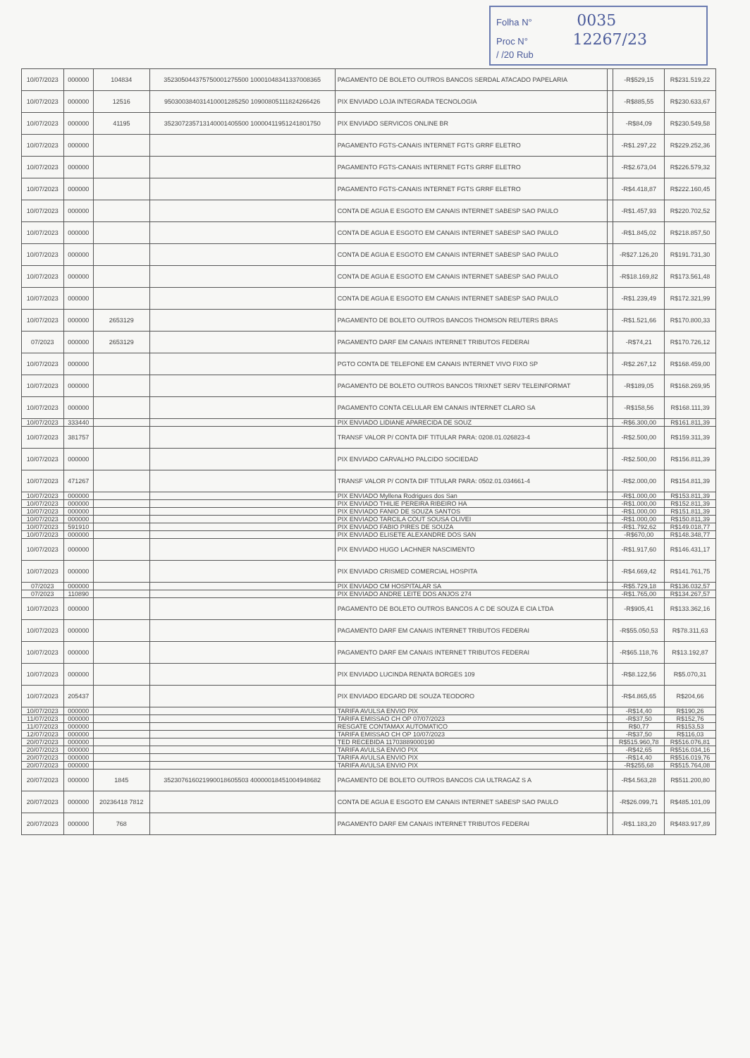Folha N° 0035
Proc N° 12267/23
/ /20 Rub
| 10/07/2023 | 000000 | 104834 | 352305044375750001275500 10001048341337008365 | PAGAMENTO DE BOLETO OUTROS BANCOS SERDAL ATACADO PAPELARIA | | -R$529,15 | R$231.519,22 |
| 10/07/2023 | 000000 | 12516 | 950300384031410001285250 10900805111824266426 | PIX ENVIADO LOJA INTEGRADA TECNOLOGIA | | -R$885,55 | R$230.633,67 |
| 10/07/2023 | 000000 | 41195 | 352307235713140001405500 10000411951241801750 | PIX ENVIADO SERVICOS ONLINE BR | | -R$84,09 | R$230.549,58 |
| 10/07/2023 | 000000 | | | PAGAMENTO FGTS-CANAIS INTERNET FGTS GRRF ELETRO | | -R$1.297,22 | R$229.252,36 |
| 10/07/2023 | 000000 | | | PAGAMENTO FGTS-CANAIS INTERNET FGTS GRRF ELETRO | | -R$2.673,04 | R$226.579,32 |
| 10/07/2023 | 000000 | | | PAGAMENTO FGTS-CANAIS INTERNET FGTS GRRF ELETRO | | -R$4.418,87 | R$222.160,45 |
| 10/07/2023 | 000000 | | | CONTA DE AGUA E ESGOTO EM CANAIS INTERNET SABESP SAO PAULO | | -R$1.457,93 | R$220.702,52 |
| 10/07/2023 | 000000 | | | CONTA DE AGUA E ESGOTO EM CANAIS INTERNET SABESP SAO PAULO | | -R$1.845,02 | R$218.857,50 |
| 10/07/2023 | 000000 | | | CONTA DE AGUA E ESGOTO EM CANAIS INTERNET SABESP SAO PAULO | | -R$27.126,20 | R$191.731,30 |
| 10/07/2023 | 000000 | | | CONTA DE AGUA E ESGOTO EM CANAIS INTERNET SABESP SAO PAULO | | -R$18.169,82 | R$173.561,48 |
| 10/07/2023 | 000000 | | | CONTA DE AGUA E ESGOTO EM CANAIS INTERNET SABESP SAO PAULO | | -R$1.239,49 | R$172.321,99 |
| 10/07/2023 | 000000 | 2653129 | | PAGAMENTO DE BOLETO OUTROS BANCOS THOMSON REUTERS BRAS | | -R$1.521,66 | R$170.800,33 |
| 07/2023 | 000000 | 2653129 | | PAGAMENTO DARF EM CANAIS INTERNET TRIBUTOS FEDERAI | | -R$74,21 | R$170.726,12 |
| 10/07/2023 | 000000 | | | PGTO CONTA DE TELEFONE EM CANAIS INTERNET VIVO FIXO SP | | -R$2.267,12 | R$168.459,00 |
| 10/07/2023 | 000000 | | | PAGAMENTO DE BOLETO OUTROS BANCOS TRIXNET SERV TELEINFORMAT | | -R$189,05 | R$168.269,95 |
| 10/07/2023 | 000000 | | | PAGAMENTO CONTA CELULAR EM CANAIS INTERNET CLARO SA | | -R$158,56 | R$168.111,39 |
| 10/07/2023 | 333440 | | | PIX ENVIADO LIDIANE APARECIDA DE SOUZ | | -R$6.300,00 | R$161.811,39 |
| 10/07/2023 | 381757 | | | TRANSF VALOR P/ CONTA DIF TITULAR PARA: 0208.01.026823-4 | | -R$2.500,00 | R$159.311,39 |
| 10/07/2023 | 000000 | | | PIX ENVIADO CARVALHO PALCIDO SOCIEDAD | | -R$2.500,00 | R$156.811,39 |
| 10/07/2023 | 471267 | | | TRANSF VALOR P/ CONTA DIF TITULAR PARA: 0502.01.034661-4 | | -R$2.000,00 | R$154.811,39 |
| 10/07/2023 | 000000 | | | PIX ENVIADO Myllena Rodrigues dos San | | -R$1.000,00 | R$153.811,39 |
| 10/07/2023 | 000000 | | | PIX ENVIADO THILIE PEREIRA RIBEIRO HA | | -R$1.000,00 | R$152.811,39 |
| 10/07/2023 | 000000 | | | PIX ENVIADO FANIO DE SOUZA SANTOS | | -R$1.000,00 | R$151.811,39 |
| 10/07/2023 | 000000 | | | PIX ENVIADO TARCILA COUT SOUSA OLIVEI | | -R$1.000,00 | R$150.811,39 |
| 10/07/2023 | 591910 | | | PIX ENVIADO FABIO PIRES DE SOUZA | | -R$1.792,62 | R$149.018,77 |
| 10/07/2023 | 000000 | | | PIX ENVIADO ELISETE ALEXANDRE DOS SAN | | -R$670,00 | R$148.348,77 |
| 10/07/2023 | 000000 | | | PIX ENVIADO HUGO LACHNER NASCIMENTO | | -R$1.917,60 | R$146.431,17 |
| 10/07/2023 | 000000 | | | PIX ENVIADO CRISMED COMERCIAL HOSPITA | | -R$4.669,42 | R$141.761,75 |
| 07/2023 | 000000 | | | PIX ENVIADO CM HOSPITALAR SA | | -R$5.729,18 | R$136.032,57 |
| 07/2023 | 110890 | | | PIX ENVIADO ANDRE LEITE DOS ANJOS 274 | | -R$1.765,00 | R$134.267,57 |
| 10/07/2023 | 000000 | | | PAGAMENTO DE BOLETO OUTROS BANCOS A C DE SOUZA E CIA LTDA | | -R$905,41 | R$133.362,16 |
| 10/07/2023 | 000000 | | | PAGAMENTO DARF EM CANAIS INTERNET TRIBUTOS FEDERAI | | -R$55.050,53 | R$78.311,63 |
| 10/07/2023 | 000000 | | | PAGAMENTO DARF EM CANAIS INTERNET TRIBUTOS FEDERAI | | -R$65.118,76 | R$13.192,87 |
| 10/07/2023 | 000000 | | | PIX ENVIADO LUCINDA RENATA BORGES 109 | | -R$8.122,56 | R$5.070,31 |
| 10/07/2023 | 205437 | | | PIX ENVIADO EDGARD DE SOUZA TEODORO | | -R$4.865,65 | R$204,66 |
| 10/07/2023 | 000000 | | | TARIFA AVULSA ENVIO PIX | | -R$14,40 | R$190,26 |
| 11/07/2023 | 000000 | | | TARIFA EMISSAO CH OP 07/07/2023 | | -R$37,50 | R$152,76 |
| 11/07/2023 | 000000 | | | RESGATE CONTAMAX AUTOMATICO | | R$0,77 | R$153,53 |
| 12/07/2023 | 000000 | | | TARIFA EMISSAO CH OP 10/07/2023 | | -R$37,50 | R$116,03 |
| 20/07/2023 | 000000 | | | TED RECEBIDA 11703889000190 | | R$515.960,78 | R$516.076,81 |
| 20/07/2023 | 000000 | | | TARIFA AVULSA ENVIO PIX | | -R$42,65 | R$516.034,16 |
| 20/07/2023 | 000000 | | | TARIFA AVULSA ENVIO PIX | | -R$14,40 | R$516.019,76 |
| 20/07/2023 | 000000 | | | TARIFA AVULSA ENVIO PIX | | -R$255,68 | R$515.764,08 |
| 20/07/2023 | 000000 | 1845 | 352307616021990018605503 40000018451004948682 | PAGAMENTO DE BOLETO OUTROS BANCOS CIA ULTRAGAZ S A | | -R$4.563,28 | R$511.200,80 |
| 20/07/2023 | 000000 | 20236418 7812 | | CONTA DE AGUA E ESGOTO EM CANAIS INTERNET SABESP SAO PAULO | | -R$26.099,71 | R$485.101,09 |
| 20/07/2023 | 000000 | 768 | | PAGAMENTO DARF EM CANAIS INTERNET TRIBUTOS FEDERAI | | -R$1.183,20 | R$483.917,89 |